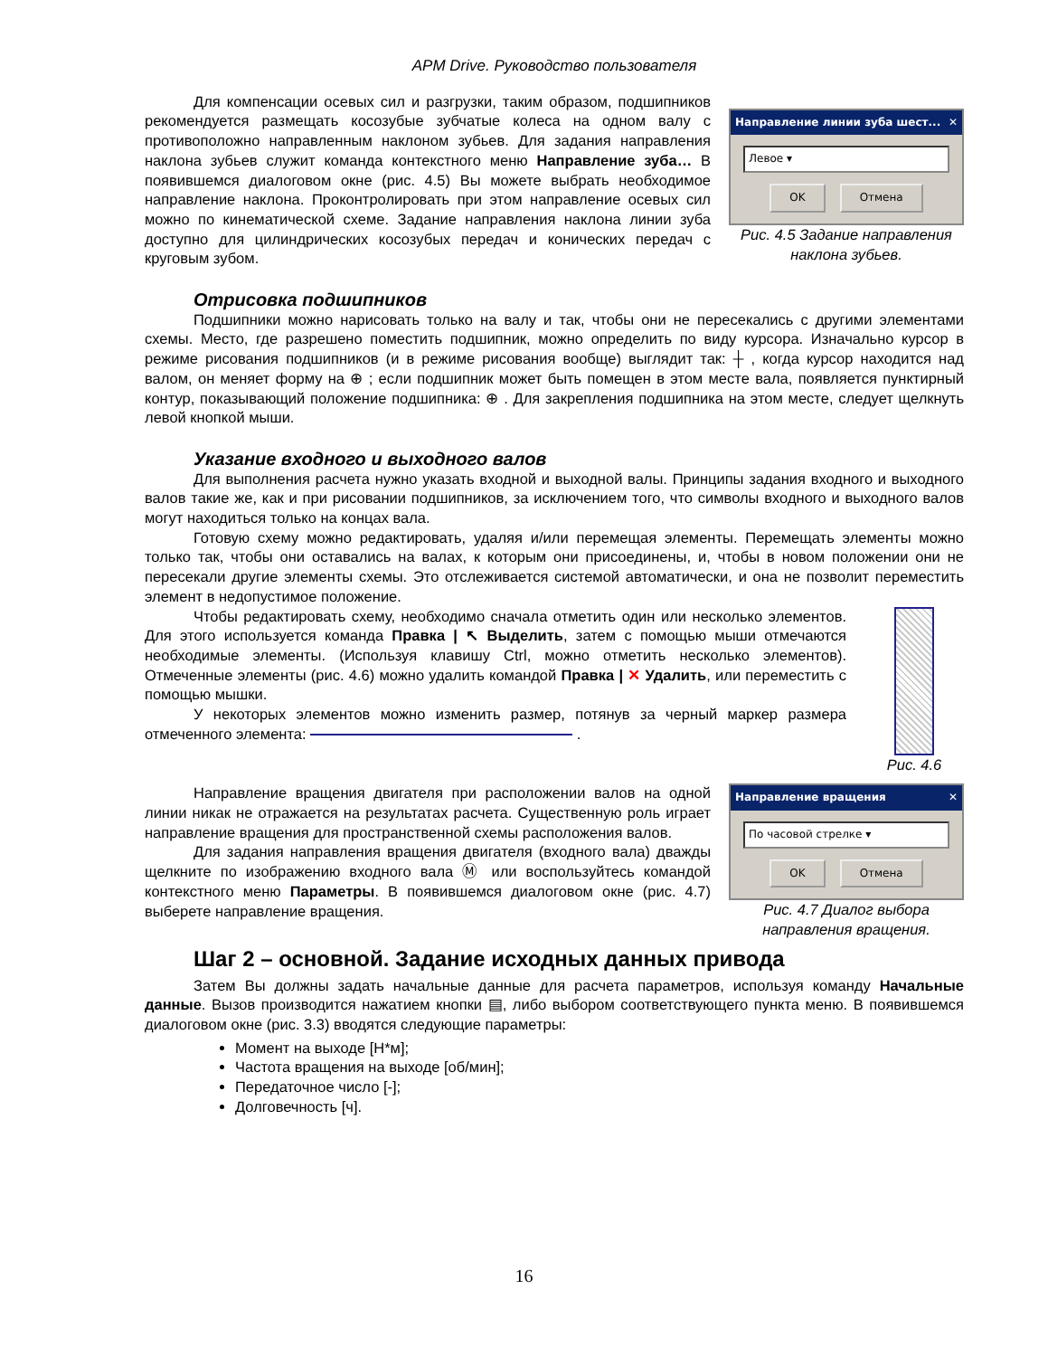APM Drive. Руководство пользователя
Для компенсации осевых сил и разгрузки, таким образом, подшипников рекомендуется размещать косозубые зубчатые колеса на одном валу с противоположно направленным наклоном зубьев. Для задания направления наклона зубьев служит команда контекстного меню Направление зуба… В появившемся диалоговом окне (рис. 4.5) Вы можете выбрать необходимое направление наклона. Проконтролировать при этом направление осевых сил можно по кинематической схеме. Задание направления наклона линии зуба доступно для цилиндрических косозубых передач и конических передач с круговым зубом.
Направление линии зуба шест... ✕
Левое ▾
OK Отмена
Рис. 4.5 Задание направления наклона зубьев.
Отрисовка подшипников
Подшипники можно нарисовать только на валу и так, чтобы они не пересекались с другими элементами схемы. Место, где разрешено поместить подшипник, можно определить по виду курсора. Изначально курсор в режиме рисования подшипников (и в режиме рисования вообще) выглядит так: ┼ , когда курсор находится над валом, он меняет форму на ⊕ ; если подшипник может быть помещен в этом месте вала, появляется пунктирный контур, показывающий положение подшипника: ⊕ . Для закрепления подшипника на этом месте, следует щелкнуть левой кнопкой мыши.
Указание входного и выходного валов
Для выполнения расчета нужно указать входной и выходной валы. Принципы задания входного и выходного валов такие же, как и при рисовании подшипников, за исключением того, что символы входного и выходного валов могут находиться только на концах вала.
Готовую схему можно редактировать, удаляя и/или перемещая элементы. Перемещать элементы можно только так, чтобы они оставались на валах, к которым они присоединены, и, чтобы в новом положении они не пересекали другие элементы схемы. Это отслеживается системой автоматически, и она не позволит переместить элемент в недопустимое положение.
Чтобы редактировать схему, необходимо сначала отметить один или несколько элементов. Для этого используется команда Правка | ↖ Выделить, затем с помощью мыши отмечаются необходимые элементы. (Используя клавишу Ctrl, можно отметить несколько элементов). Отмеченные элементы (рис. 4.6) можно удалить командой Правка | ✕ Удалить, или переместить с помощью мышки.
У некоторых элементов можно изменить размер, потянув за черный маркер размера отмеченного элемента: .
Рис. 4.6
Направление вращения двигателя при расположении валов на одной линии никак не отражается на результатах расчета. Существенную роль играет направление вращения для пространственной схемы расположения валов.
Для задания направления вращения двигателя (входного вала) дважды щелкните по изображению входного вала Ⓜ или воспользуйтесь командой контекстного меню Параметры. В появившемся диалоговом окне (рис. 4.7) выберете направление вращения.
Направление вращения ✕
По часовой стрелке ▾
OK Отмена
Рис. 4.7 Диалог выбора направления вращения.
Шаг 2 – основной. Задание исходных данных привода
Затем Вы должны задать начальные данные для расчета параметров, используя команду Начальные данные. Вызов производится нажатием кнопки ▤, либо выбором соответствующего пункта меню. В появившемся диалоговом окне (рис. 3.3) вводятся следующие параметры:
Момент на выходе [Н*м];
Частота вращения на выходе [об/мин];
Передаточное число [-];
Долговечность [ч].
16